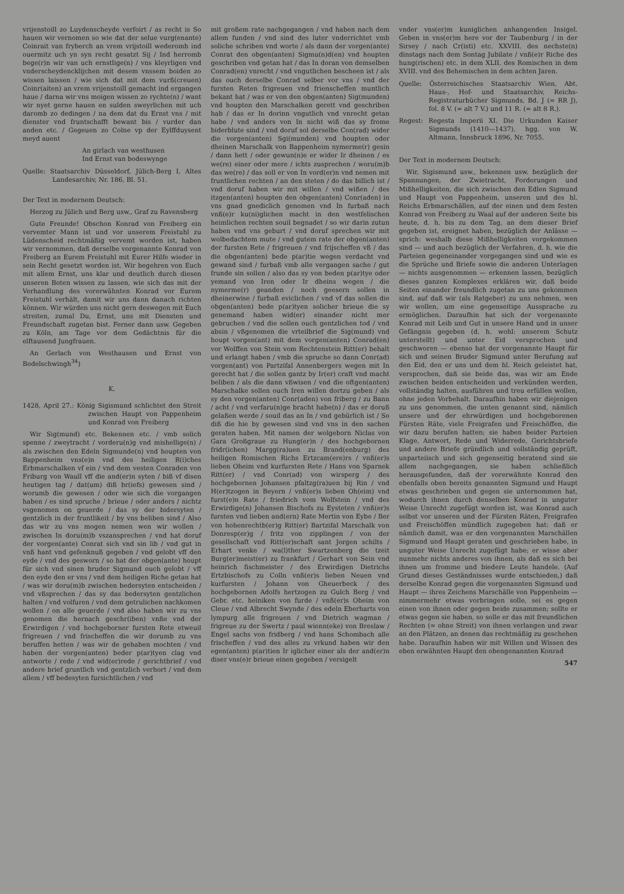vrijenstoill zo Luydenscheyde verfoirt / as recht is So hauen wir vernomen so wie dat der selue vurg(enante) Coinrait van fryberch an vrem vrijstoill wederomb ind ouermitz uch yn syn recht gesatzt Sij / Ind herromb bege(r)n wir van uch ernstlige(n) / vns kleyrligen vnd vnderscheydencklijchen mit desem vnssem boiden zo wissen laissen / wie sich dat mit dem vurß(creuen) Coinr(aiten) an vrem vrijenstoill gemacht ind ergangen haue / darna wir vns moigen wissen zo rychte(n) / want wir nyet gerne hauen en sulden sweyrlichen mit uch daromb zo dedingen / na dem dat du Ernst vns / mit dienster vnd fruntschafft bewant bis / vurder dan anden etc. / Gegeuen zo Colne vp der Eylffduysent meyd auent
An girlach van westhusen
Ind Ernst van bodeswynge
Quelle: Staatsarchiv Düsseldorf, Jülich-Berg I, Altes Landesarchiv, Nr. 186, Bl. 51.
Der Text in modernem Deutsch:
Herzog zu Jülich und Berg usw., Graf zu Ravensberg
Gute Freunde! Obschon Konrad von Freiberg ein vervemter Mann ist und vor unserem Freistuhl zu Lüdenscheid rechtmäßig vervemt worden ist, haben wir vernommen, daß derselbe vorgenannte Konrad von Freiberg an Eurem Freistuhl mit Eurer Hilfe wieder in sein Recht gesetzt worden ist. Wir begehren von Euch mit allem Ernst, uns klar und deutlich durch diesen unseren Boten wissen zu lassen, wie sich das mit der Verhandlung des vorerwähnten Konrad vor Eurem Freistuhl verhält, damit wir uns dann danach richten können. Wir würden uns nicht gern deswegen mit Euch streiten, zumal Du, Ernst, uns mit Diensten und Freundschaft zugetan bist. Ferner dann usw. Gegeben zu Köln, am Tage vor dem Gedächtnis für die elftausend Jungfrauen.
An Gerlach von Westhausen und Ernst von Bodelschwingh<sup>34</sup>)
K.
1428, April 27.: König Sigismund schlichtet den Streit zwischen Haupt von Pappenheim und Konrad von Freiberg
Wir Sig(mund) etc. Bekennen etc. / vmb solich spenne / zweytracht / vorderu(n)g vnd mishellige(n) / als zwischen den Edeln Sigmunde(n) vnd houpten von Bappenheim vns(e)n vnd des heiligen R(i)ches Erbmarschalken vf ein / vnd dem vesten Conraden von Friburg von Waull vff die and(er)n syten / biß vf disen heutigen tag / dat(um) diß br(iefs) gewesen sind / worumb die gewesen / oder wie sich die vorgangen haben / es sind spruche / brieue / oder anders / nichtz vsgenomen on geuerde / das sy der bidersyten / gentzlich in der fruntlikeit / by vns beliben sind / Also das wir zu vns mogen nemen wen wir wollen / zwischen In doru(m)b vszansprechen / vnd hat doruf der vorgen(ante) Conrat sich vnd sin lib / vnd gut in vnß hant vnd gefenknuß gegeben / vnd gelobt vff den eyde / vnd des gesworn / so hat der obgen(ante) houpt für sich vnd sinen bruder Sigmund ouch gelobt / vff den eyde den er vns / vnd dem heiligen Riche getan hat / was wir doru(m)b zwischen bedersyten entscheiden / vnd vßsprechen / das sy das bedersyten gentzlichen halten / vnd volfuren / vnd dem getrulichen nachkomen wollen / on alle geuerde / vnd also haben wir zu vns genomen die hernach geschr(iben) vnße vnd der Erwirdigen / vnd hochgeborner fursten Rete etweuil frigreuen / vnd frischeffen die wir dorumb zu vns beruffen hetten / was wir de gehaben mochten / vnd haben der vorgen(anten) beder p(ar)tyen clag vnd antworte / rede / vnd wid(er)rede / gerichtbrief / vnd andere brief gruntlich vnd gentzlich verhort / vnd dem allem / vff bedesyten fursichtlichen / vnd
mit großem rate nachgegangen / vnd haben nach dem allem funden / vnd sind des luter vnderrichtet vmb soliche schriben vnd worte / als dann der vorgen(ante) Conrat den obgen(anten) Sigmu(n)d(en) vnd houpten geschriben vnd getan hat / das In doran von demselben Conrad(en) vnrecht / vnd vngutlichen bescheen ist / als das ouch derselbe Conrad selber vor vns / vnd der fursten Reten frigreuen vnd frienscheffen muntlich bekant hat / was er von den obgen(anten) Sig(munden) vnd houpten den Marschalken gerett vnd geschriben hab / das er In dorinn vngutlich vnd vnrecht getan habe / vnd anders von In nicht wiß das sy frome biderblute sind / vnd doruf sol derselbe Con(rad) wider die vorgen(anten) Sgi(munden) vnd houpten oder dheinen Marschalk von Bappenheim nymerme(r) gesin / dann hett / oder gewun(n)e er wider Ir dheinen / es we(re) einer oder mere / ichts zusprechen / woru(m)b das we(re) / das soll er von In vord(er)n vnd nemen mit fruntlichen rechten / an den steten / do das billich ist / vnd doruf haben wir mit willen / vnd wißen / des itzgen(anten) houpten den obgen(anten) Conr(aden) in vns gnad gnediclich genomen vnd In furbaß nach vnß(e)r ku(ni)glichen macht in den westfelischen heimlichen rechten souil begnadet / so wir darin zutun haben vnd vns geburt / vnd doruf sprechen wir mit wolbedachtem mute / vnd gutem rate der obgen(anten) der fursten Rete / frigreuen / vnd frijscheffen vß / das die obgen(anten) bede p(ar)tie wegen verdacht vnd gewand sind / furbaß vmb alle vergangen sache / gut frunde sin sollen / also das sy von beden p(ar)tye oder yemand von Iren oder Ir dheins wegen / die nymerme(r) geanden / noch geesern sollen in dheinerwise / furbaß eviclichen / vnd vf das sollen die obgen(anten) bede p(ar)tyen solicher brieue die sy genemand haben wid(er) einander nicht mer gebruchen / vnd die sollen ouch gentzlichen tod / vnd absin / vßgenomen die vrteilbrief die Sig(mund) vnd houpt vorgen(ant) mit dem vorgen(anten) Conrad(en) vor Wolffen von Stein vom Rechtenstein Ritt(er) behalt und erlangt haben / vmb die spruche so dann Conr(ad) vorgen(ant) von Partzifal Annenbergers wegen mit In gerecht hat / die sollen gantz by Ir(er) craft vnd macht beliben / als die dann vßwisen / vnd die oftgen(anten) Marschalke sollen ouch Iren willen dortzu geben / als sy den vorgen(anten) Conr(aden) von friberg / zu Bann / acht / vnd verfaru(n)ge bracht habe(n) / das er doruß gelaßen werde / souil das an In / vnd gebürlich ist / So diß die hie by gewesen sind vnd vns in den sachen geraten haben. Mit namen der wolgeborn Niclas von Gara Großgraue zu Hung(er)n / des hochgebornen fridr(ichen) Margg(ra)uen zu Brand(enburg) des heiligen Romischen Richs Ertzcam(ere)rs / vnß(er)s lieben Oheim vnd kurfursten Rete / Hans von Sparnek Ritt(er) / vnd Conr(ad) von wirsperg / des hochgebornen Johansen pfaltzg(ra)uen bij Rin / vnd H(er)tzogen in Beyern / vnß(er)s lieben Oh(eim) vnd furst(e)n Rate / friedrich vom Wolfstein / vnd des Erwirdige(n) Johansen Bischofs zu Eysteten / vnß(er)s fursten vnd lieben and(ern) Rate Mertin von Eybe / Ber von hohenrechtb(er)g Ritt(er) Bartzifal Marschalk von Donresp(er)g / fritz von zipplingen / von der gesellschaft vnd Ritt(er)schaft sant Jorgen schilts / Erhart venke / wa(l)ther Swartzenberg die tzeit Burg(er)meist(er) zu frankfurt / Gerhart von Sein vnd heinrich fischmeister / des Erwirdigen Dietrichs Ertzbischofs zu Colln vnß(er)s lieben Neuen vnd kurfursten / Johann von Gheuerbeck / des hochgebornen Adolfs hertzogen zu Gulch Berg / vnd Gebr. etc. heiniken von furde / vnß(er)s Oheim von Cleue / vnd Albrecht Swynde / des edeln Eberharts von lympurg alle frigreuen / vnd Dietrich wagman / frigreue zu der Swertz / paul wienn(eke) von Breslaw / Engel sachs von fridberg / vnd hans Schombach alle frischeffen / vnd des alles zu vrkund haben wir den egen(anten) p(ar)tien Ir iglicher einer als der and(er)n diser vns(e)r brieue einen gegeben / versigelt
vnder vns(er)m kuniglichen anhangenden Insigel. Geben in vns(er)m here vor der Taubenburg / in der Sirsey / nach Cr(isti) etc. XXVIII. des nechste(n) dinstags nach dem Sontag Jubilate / vnß(e)r Riche des hung(rischen) etc. in dem XLII. des Romischen in dem XVIII. vnd des Behemischen in dem achten Jaren.
Quelle: Österreichisches Staatsarchiv Wien, Abt. Haus-, Hof- und Staatsarchiv, Reichs-Registraturbücher Sigmunds, Bd. J (= RR J), fol. 8 V. (= alt 7 V.) und 11 R. (= alt 8 R.).
Regest: Regesta Imperii XI. Die Urkunden Kaiser Sigmunds (1410—1437), hgg. von W. Altmann, Innsbruck 1896, Nr. 7055.
Der Text in modernem Deutsch:
Wir, Sigismund usw., bekennen usw. bezüglich der Spannungen, der Zwietracht, Forderungen und Mißhelligkeiten, die sich zwischen den Edlen Sigmund und Haupt von Pappenheim, unseren und des hl. Reichs Erbmarschällen, auf der einen und dem festen Konrad von Freiberg zu Waal auf der anderen Seite bis heute, d. h. bis zu dem Tag, an dem dieser Brief gegeben ist, ereignet haben, bezüglich der Anlässe — sprich: weshalb diese Mißhelligkeiten vorgekommen sind — und auch bezüglich der Verfahren, d. h. wie die Parteien gegeneinander vorgegangen sind und wie es die Sprüche und Briefe sowie die anderen Unterlagen — nichts ausgenommen — erkennen lassen, bezüglich dieses ganzen Komplexes erklären wir, daß beide Seiten einander freundlich zugetan zu uns gekommen sind, auf daß wir (als Ratgeber) zu uns nehmen, wen wir wollen, um eine gegenseitige Aussprache zu ermöglichen. Daraufhin hat sich der vorgenannte Konrad mit Leib und Gut in unsere Hand und in unser Gefängnis gegeben (d. h. wohl: unserem Schutz unterstellt) und unter Eid versprochen und geschworen — ebenso hat der vorgenannte Haupt für sich und seinen Bruder Sigmund unter Berufung auf den Eid, den er uns und dem hl. Reich geleistet hat, versprochen, daß sie beide das, was wir am Ende zwischen beiden entscheiden und verkünden werden, vollständig halten, ausführen und treu erfüllen wollen, ohne jeden Vorbehalt. Daraufhin haben wir diejenigen zu uns genommen, die unten genannt sind, nämlich unsere und der ehrwürdigen und hochgeborenen Fürsten Räte, viele Freigrafen und Freischöffen, die wir dazu berufen hatten; sie haben beider Parteien Klage, Antwort, Rede und Widerrede, Gerichtsbriefe und andere Briefe gründlich und vollständig geprüft, unparteiisch und sich gegenseitig beratend sind sie allem nachgegangen, sie haben schließlich herausgefunden, daß der vorerwähnte Konrad den ebenfalls oben bereits genannten Sigmund und Haupt etwas geschrieben und gegen sie unternommen hat, wodurch ihnen durch denselben Konrad in unguter Weise Unrecht zugefügt worden ist, was Konrad auch selbst vor unseren und der Fürsten Räten, Freigrafen und Freischöffen mündlich zugegeben hat: daß er nämlich damit, was er den vorgenannten Marschällen Sigmund und Haupt geraten und geschrieben habe, in unguter Weise Unrecht zugefügt habe; er wisse aber nunmehr nichts anderes von ihnen, als daß es sich bei ihnen um fromme und biedere Leute handele. (Auf Grund dieses Geständnisses wurde entschieden,) daß derselbe Konrad gegen die vorgenannten Sigmund und Haupt — ihres Zeichens Marschälle von Pappenheim — nimmermehr etwas vorbringen solle, sei es gegen einen von ihnen oder gegen beide zusammen; sollte er etwas gegen sie haben, so solle er das mit freundlichen Rechten (= ohne Streit) von ihnen verlangen und zwar an den Plätzen, an denen das rechtmäßig zu geschehen habe. Daraufhin haben wir mit Willen und Wissen des eben erwähnten Haupt den obengenannten Konrad
547